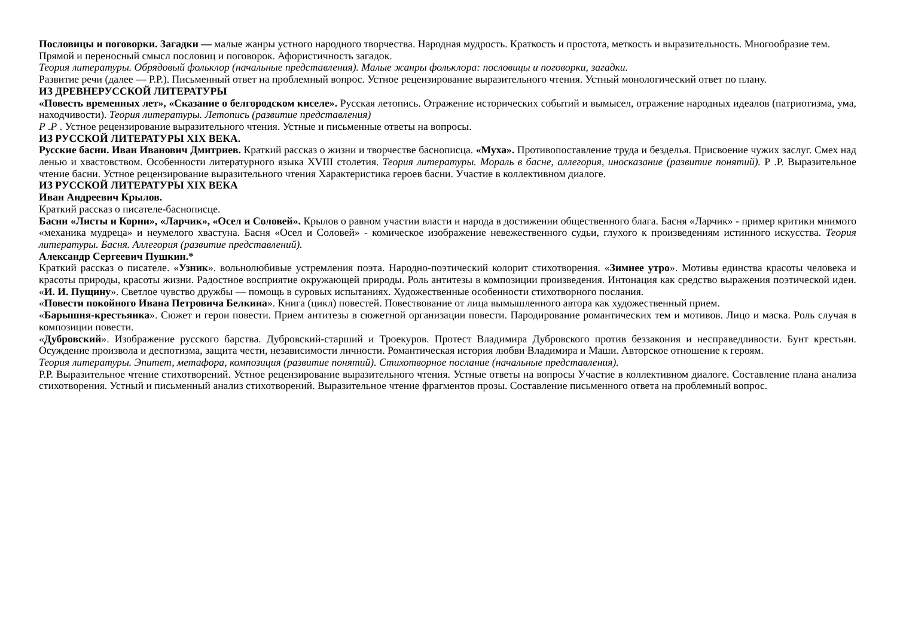Пословицы и поговорки. Загадки — малые жанры устного народного творчества. Народная мудрость. Краткость и простота, меткость и выразительность. Многообразие тем.
Прямой и переносный смысл пословиц и поговорок. Афористичность загадок.
Теория литературы. Обрядовый фольклор (начальные представления). Малые жанры фольклора: пословицы и поговорки, загадки.
Развитие речи (далее — Р.Р.). Письменный ответ на проблемный вопрос. Устное рецензирование выразительного чтения. Устный монологический ответ по плану.
ИЗ ДРЕВНЕРУССКОЙ ЛИТЕРАТУРЫ
«Повесть временных лет», «Сказание о белгородском киселе». Русская летопись. Отражение исторических событий и вымысел, отражение народных идеалов (патриотизма, ума, находчивости). Теория литературы. Летопись (развитие представления)
Р .Р . Устное рецензирование выразительного чтения. Устные и письменные ответы на вопросы.
ИЗ РУССКОЙ ЛИТЕРАТУРЫ XIX ВЕКА.
Русские басни. Иван Иванович Дмитриев. Краткий рассказ о жизни и творчестве баснописца. «Муха». Противопоставление труда и безделья. Присвоение чужих заслуг. Смех над ленью и хвастовством. Особенности литературного языка XVIII столетия. Теория литературы. Мораль в басне, аллегория, иносказание (развитие понятий). Р .Р. Выразительное чтение басни. Устное рецензирование выразительного чтения Характеристика героев басни. Участие в коллективном диалоге.
ИЗ РУССКОЙ ЛИТЕРАТУРЫ XIX ВЕКА
Иван Андреевич Крылов.
Краткий рассказ о писателе-баснописце.
Басни «Листы и Корни», «Ларчик», «Осел и Соловей». Крылов о равном участии власти и народа в достижении общественного блага. Басня «Ларчик» - пример критики мнимого «механика мудреца» и неумелого хвастуна. Басня «Осел и Соловей» - комическое изображение невежественного судьи, глухого к произведениям истинного искусства. Теория литературы. Басня. Аллегория (развитие представлений).
Александр Сергеевич Пушкин.*
Краткий рассказ о писателе. «Узник». вольнолюбивые устремления поэта. Народно-поэтический колорит стихотворения. «Зимнее утро». Мотивы единства красоты человека и красоты природы, красоты жизни. Радостное восприятие окружающей природы. Роль антитезы в композиции произведения. Интонация как средство выражения поэтической идеи. «И. И. Пущину». Светлое чувство дружбы — помощь в суровых испытаниях. Художественные особенности стихотворного послания.
«Повести покойного Ивана Петровича Белкина». Книга (цикл) повестей. Повествование от лица вымышленного автора как художественный прием.
«Барышня-крестьянка». Сюжет и герои повести. Прием антитезы в сюжетной организации повести. Пародирование романтических тем и мотивов. Лицо и маска. Роль случая в композиции повести.
«Дубровский». Изображение русского барства. Дубровский-старший и Троекуров. Протест Владимира Дубровского против беззакония и несправедливости. Бунт крестьян. Осуждение произвола и деспотизма, защита чести, независимости личности. Романтическая история любви Владимира и Маши. Авторское отношение к героям.
Теория литературы. Эпитет, метафора, композиция (развитие понятий). Стихотворное послание (начальные представления).
Р.Р. Выразительное чтение стихотворений. Устное рецензирование выразительного чтения. Устные ответы на вопросы Участие в коллективном диалоге. Составление плана анализа стихотворения. Устный и письменный анализ стихотворений. Выразительное чтение фрагментов прозы. Составление письменного ответа на проблемный вопрос.